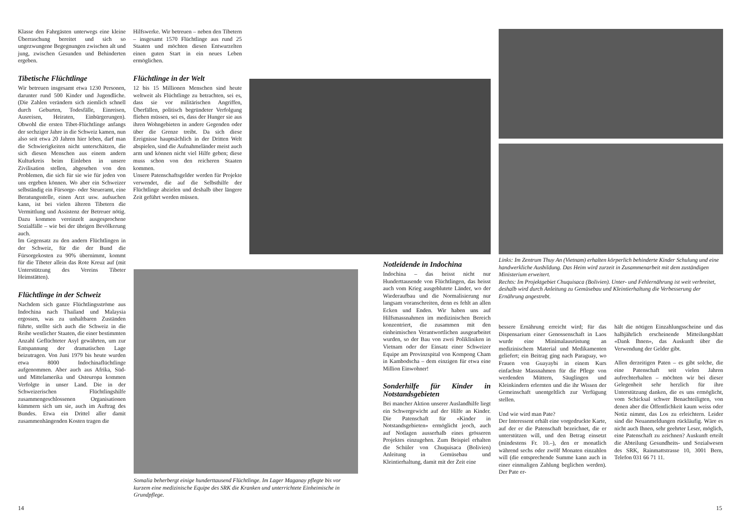Klasse den Fahrgästen unterwegs eine kleine Überraschung bereitet und sich so ungezwungene Begegnungen zwischen alt und jung, zwischen Gesunden und Behinderten ergeben.
Tibetische Flüchtlinge
Wir betreuen insgesamt etwa 1230 Personen, darunter rund 500 Kinder und Jugendliche. (Die Zahlen verändern sich ziemlich schnell durch Geburten, Todesfälle, Einreisen, Ausreisen, Heiraten, Einbürgerungen). Obwohl die ersten Tibet-Flüchtlinge anfangs der sechziger Jahre in die Schweiz kamen, nun also seit etwa 20 Jahren hier leben, darf man die Schwierigkeiten nicht unterschätzen, die sich diesen Menschen aus einem andern Kulturkreis beim Einleben in unsere Zivilisation stellen, abgesehen von den Problemen, die sich für sie wie für jeden von uns ergeben können. Wo aber ein Schweizer selbständig ein Fürsorge- oder Steueramt, eine Beratungsstelle, einen Arzt usw. aufsuchen kann, ist bei vielen älteren Tibetern die Vermittlung und Assistenz der Betreuer nötig. Dazu kommen vereinzelt ausgesprochene Sozialfälle – wie bei der übrigen Bevölkerung auch.
Im Gegensatz zu den andern Flüchtlingen in der Schweiz, für die der Bund die Fürsorgekosten zu 90% übernimmt, kommt für die Tibeter allein das Rote Kreuz auf (mit Unterstützung des Vereins Tibeter Heimstätten).
Flüchtlinge in der Schweiz
Nachdem sich ganze Flüchtlingsströme aus Indochina nach Thailand und Malaysia ergossen, was zu unhaltbaren Zuständen führte, stellte sich auch die Schweiz in die Reihe westlicher Staaten, die einer bestimmten Anzahl Geflüchteter Asyl gewährten, um zur Entspannung der dramatischen Lage beizutragen. Von Juni 1979 bis heute wurden etwa 8000 Indochinaflüchtlinge aufgenommen. Aber auch aus Afrika, Süd- und Mittelamerika und Osteuropa kommen Verfolgte in unser Land. Die in der Schweizerischen Flüchtlingshilfe zusammengeschlossenen Organisationen kümmern sich um sie, auch im Auftrag des Bundes. Etwa ein Drittel aller damit zusammenhängenden Kosten tragen die
14
Hilfswerke. Wir betreuen – neben den Tibetern – insgesamt 1570 Flüchtlinge aus rund 25 Staaten und möchten diesen Entwurzelten einen guten Start in ein neues Leben ermöglichen.
Flüchtlinge in der Welt
12 bis 15 Millionen Menschen sind heute weltweit als Flüchtlinge zu betrachten, sei es, dass sie vor militärischen Angriffen, Überfällen, politisch begründeter Verfolgung fliehen müssen, sei es, dass der Hunger sie aus ihren Wohngebieten in andere Gegenden oder über die Grenze treibt. Da sich diese Ereignisse hauptsächlich in der Dritten Welt abspielen, sind die Aufnahmeländer meist auch arm und können nicht viel Hilfe geben; diese muss schon von den reicheren Staaten kommen.
Unsere Patenschaftsgelder werden für Projekte verwendet, die auf die Selbsthilfe der Flüchtlinge abzielen und deshalb über längere Zeit geführt werden müssen.
Somalia beherbergt einige hunderttausend Flüchtlinge. Im Lager Maganay pflegte bis vor kurzem eine medizinische Equipe des SRK die Kranken und unterrichtete Einheimische in Grundpflege.
Links: Im Zentrum Thuy An (Vietnam) erhalten körperlich behinderte Kinder Schulung und eine handwerkliche Ausbildung. Das Heim wird zurzeit in Zusammenarbeit mit dem zuständigen Ministerium erweitert.
Rechts: Im Projektgebiet Chuquisaca (Bolivien). Unter- und Fehlernährung ist weit verbreitet, deshalb wird durch Anleitung zu Gemüsebau und Kleintierhaltung die Verbesserung der Ernährung angestrebt.
Notleidende in Indochina
Indochina – das heisst nicht nur Hunderttausende von Flüchtlingen, das heisst auch vom Krieg ausgeblutete Länder, wo der Wiederaufbau und die Normalisierung nur langsam voranschreiten, denn es fehlt an allen Ecken und Enden. Wir haben uns auf Hilfsmassnahmen im medizinischen Bereich konzentriert, die zusammen mit den einheimischen Verantwortlichen ausgearbeitet wurden, so der Bau von zwei Polikliniken in Vietnam oder der Einsatz einer Schweizer Equipe am Provinzspital von Kompong Cham in Kambodscha – dem einzigen für etwa eine Million Einwohner!
Sonderhilfe für Kinder in Notstandsgebieten
Bei mancher Aktion unserer Auslandhilfe liegt ein Schwergewicht auf der Hilfe an Kinder. Die Patenschaft für «Kinder in Notstandsgebieten» ermöglicht jeoch, auch auf Notlagen ausserhalb eines grösseren Projektes einzugehen. Zum Beispiel erhalten die Schüler von Chuquisaca (Bolivien) Anleitung in Gemüsebau und Kleintierhaltung, damit mit der Zeit eine
bessere Ernährung erreicht wird; für das Dispensarium einer Genossenschaft in Laos wurde eine Minimalausrüstung an medizinischem Material und Medikamenten geliefert; ein Beitrag ging nach Paraguay, wo Frauen von Guayaybi in einem Kurs einfachste Massnahmen für die Pflege von werdenden Müttern, Säuglingen und Kleinkindern erlernten und die ihr Wissen der Gemeinschaft unentgeltlich zur Verfügung stellen.
Und wie wird man Pate?
Der Interessent erhält eine vorgedruckte Karte, auf der er die Patenschaft bezeichnet, die er unterstützen will, und den Betrag einsetzt (mindestens Fr. 10.–), den er monatlich während sechs oder zwölf Monaten einzahlen will (die entsprechende Summe kann auch in einer einmaligen Zahlung beglichen werden). Der Pate er-
hält die nötigen Einzahlungsscheine und das halbjährlich erscheinende Mitteilungsblatt «Dank Ihnen», das Auskunft über die Verwendung der Gelder gibt.
Allen derzeitigen Paten – es gibt solche, die eine Patenschaft seit vielen Jahren aufrechterhalten – möchten wir bei dieser Gelegenheit sehr herzlich für ihre Unterstützung danken, die es uns ermöglicht, vom Schicksal schwer Benachteiligten, von denen aber die Öffentlichkeit kaum weiss oder Notiz nimmt, das Los zu erleichtern. Leider sind die Neuanmeldungen rückläufig. Wäre es nicht auch Ihnen, sehr geehrter Leser, möglich, eine Patenschaft zu zeichnen? Auskunft erteilt die Abteilung Gesundheits- und Sozialwesen des SRK, Rainmattstrasse 10, 3001 Bern, Telefon 031 66 71 11.
15